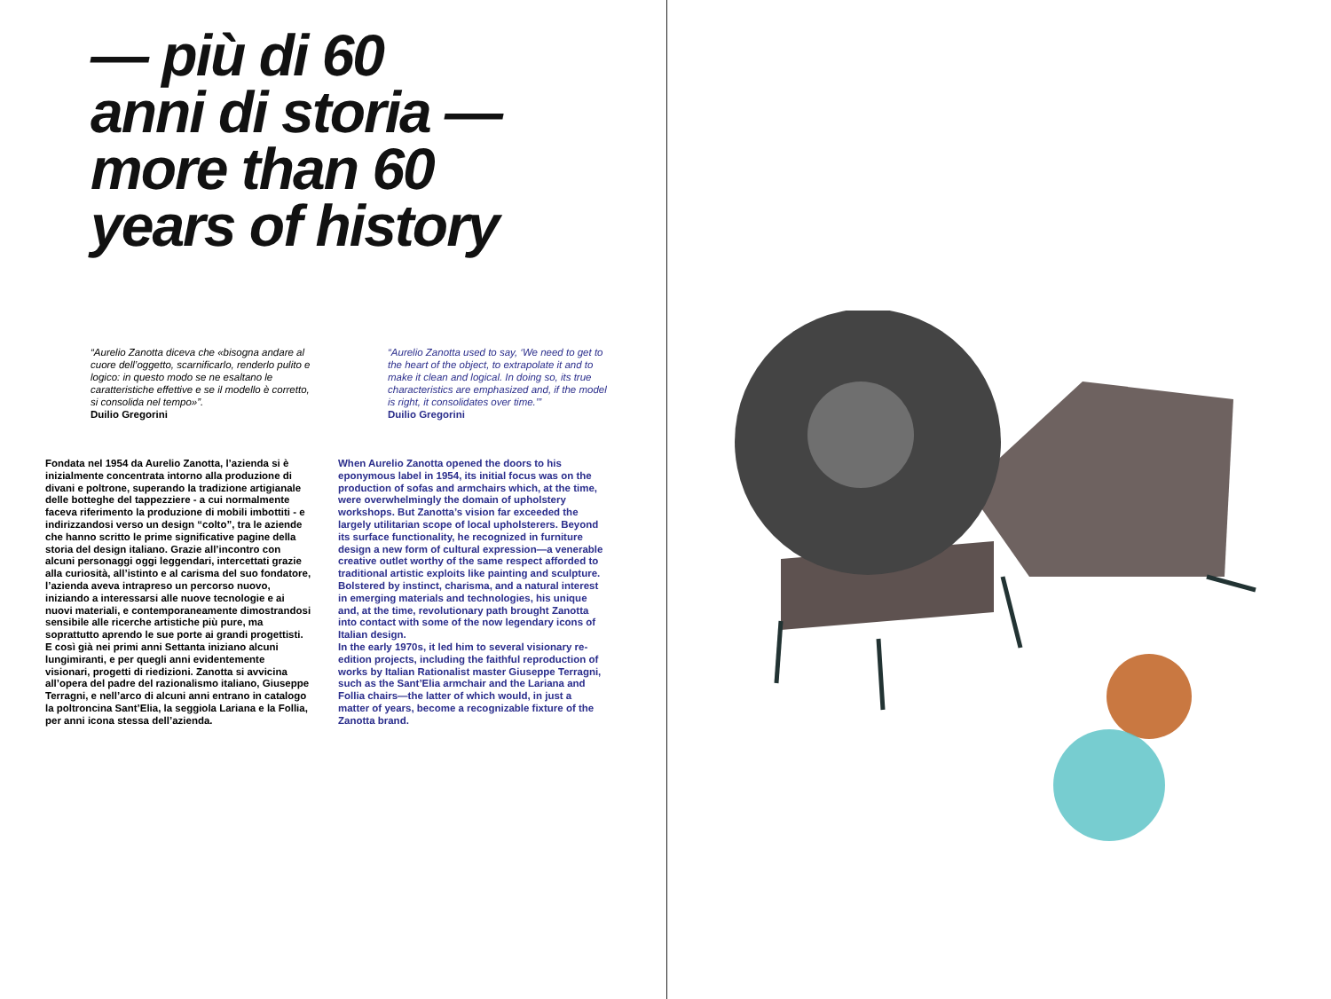— più di 60
anni di storia —
more than 60
years of history
“Aurelio Zanotta diceva che «bisogna andare al cuore dell’oggetto, scarnificarlo, renderlo pulito e logico: in questo modo se ne esaltano le caratteristiche effettive e se il modello è corretto, si consolida nel tempo»”.
Duilio Gregorini
“Aurelio Zanotta used to say, ‘We need to get to the heart of the object, to extrapolate it and to make it clean and logical. In doing so, its true characteristics are emphasized and, if the model is right, it consolidates over time.’”
Duilio Gregorini
Fondata nel 1954 da Aurelio Zanotta, l’azienda si è inizialmente concentrata intorno alla produzione di divani e poltrone, superando la tradizione artigianale delle botteghe del tappezziere - a cui normalmente faceva riferimento la produzione di mobili imbottiti - e indirizzandosi verso un design “colto”, tra le aziende che hanno scritto le prime significative pagine della storia del design italiano. Grazie all’incontro con alcuni personaggi oggi leggendari, intercettati grazie alla curiosità, all’istinto e al carisma del suo fondatore, l’azienda aveva intrapreso un percorso nuovo, iniziando a interessarsi alle nuove tecnologie e ai nuovi materiali, e contemporaneamente dimostrandosi sensibile alle ricerche artistiche più pure, ma soprattutto aprendo le sue porte ai grandi progettisti.
E così già nei primi anni Settanta iniziano alcuni lungimiranti, e per quegli anni evidentemente visionari, progetti di riedizioni. Zanotta si avvicina all’opera del padre del razionalismo italiano, Giuseppe Terragni, e nell’arco di alcuni anni entrano in catalogo la poltroncina Sant’Elia, la seggiola Lariana e la Follia, per anni icona stessa dell’azienda.
When Aurelio Zanotta opened the doors to his eponymous label in 1954, its initial focus was on the production of sofas and armchairs which, at the time, were overwhelmingly the domain of upholstery workshops. But Zanotta’s vision far exceeded the largely utilitarian scope of local upholsterers. Beyond its surface functionality, he recognized in furniture design a new form of cultural expression—a venerable creative outlet worthy of the same respect afforded to traditional artistic exploits like painting and sculpture. Bolstered by instinct, charisma, and a natural interest in emerging materials and technologies, his unique and, at the time, revolutionary path brought Zanotta into contact with some of the now legendary icons of Italian design.
In the early 1970s, it led him to several visionary re-edition projects, including the faithful reproduction of works by Italian Rationalist master Giuseppe Terragni, such as the Sant’Elia armchair and the Lariana and Follia chairs—the latter of which would, in just a matter of years, become a recognizable fixture of the Zanotta brand.